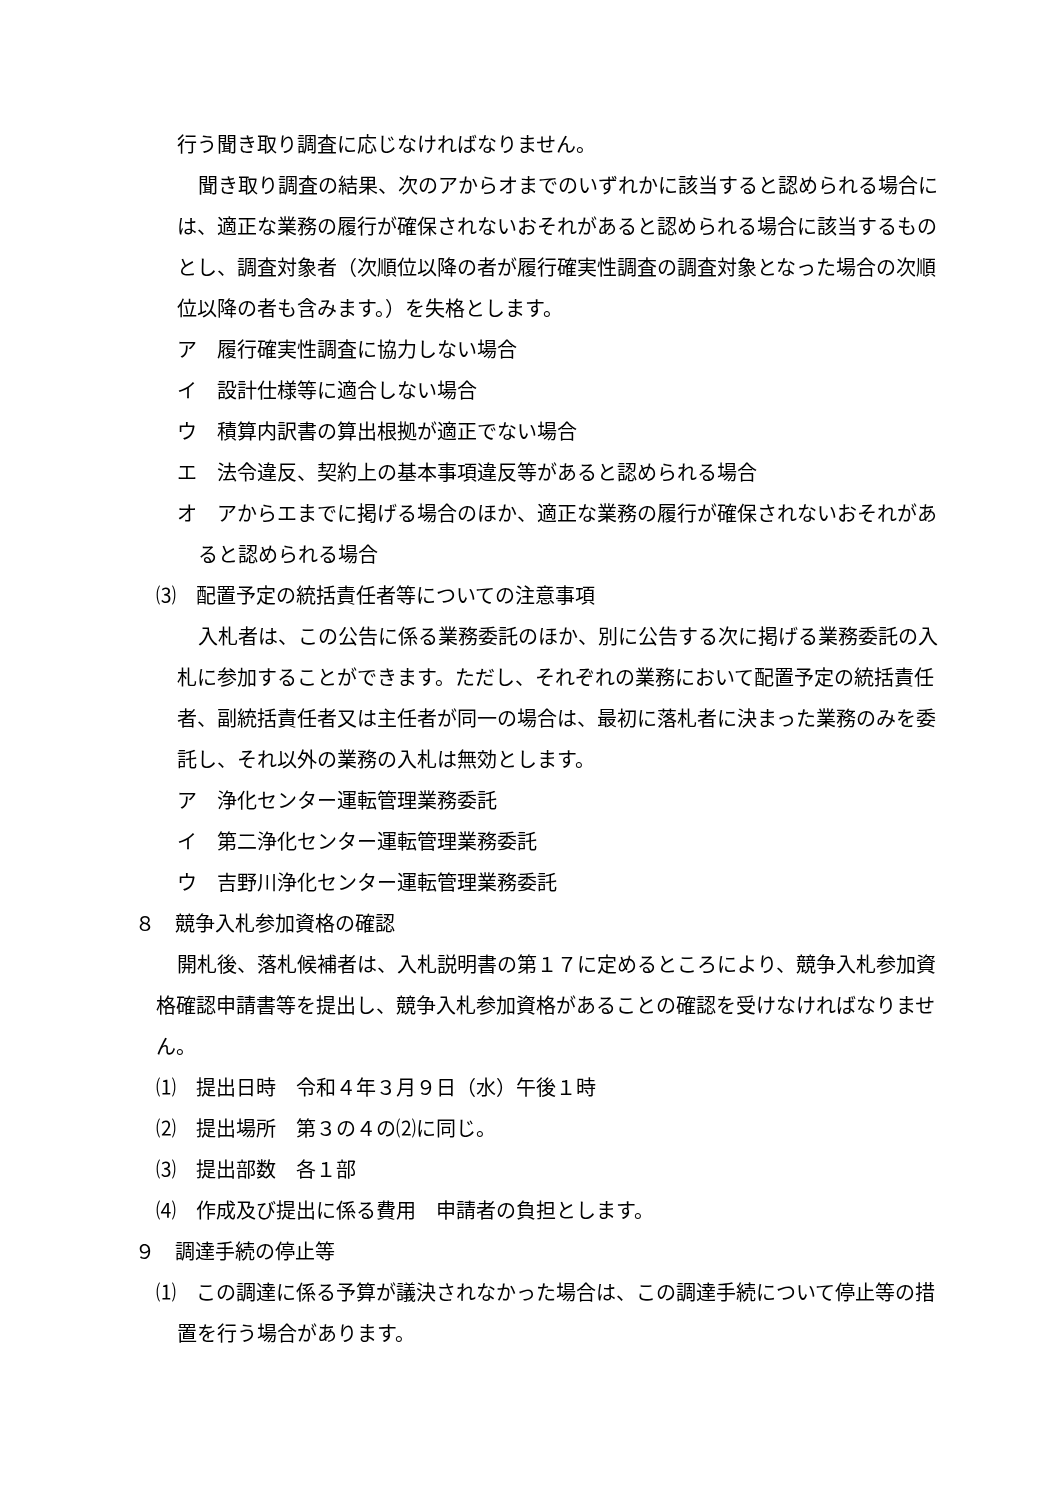行う聞き取り調査に応じなければなりません。
聞き取り調査の結果、次のアからオまでのいずれかに該当すると認められる場合には、適正な業務の履行が確保されないおそれがあると認められる場合に該当するものとし、調査対象者（次順位以降の者が履行確実性調査の調査対象となった場合の次順位以降の者も含みます。）を失格とします。
ア　履行確実性調査に協力しない場合
イ　設計仕様等に適合しない場合
ウ　積算内訳書の算出根拠が適正でない場合
エ　法令違反、契約上の基本事項違反等があると認められる場合
オ　アからエまでに掲げる場合のほか、適正な業務の履行が確保されないおそれがあると認められる場合
⑶　配置予定の統括責任者等についての注意事項
入札者は、この公告に係る業務委託のほか、別に公告する次に掲げる業務委託の入札に参加することができます。ただし、それぞれの業務において配置予定の統括責任者、副統括責任者又は主任者が同一の場合は、最初に落札者に決まった業務のみを委託し、それ以外の業務の入札は無効とします。
ア　浄化センター運転管理業務委託
イ　第二浄化センター運転管理業務委託
ウ　吉野川浄化センター運転管理業務委託
８　競争入札参加資格の確認
開札後、落札候補者は、入札説明書の第１７に定めるところにより、競争入札参加資格確認申請書等を提出し、競争入札参加資格があることの確認を受けなければなりません。
⑴　提出日時　令和４年３月９日（水）午後１時
⑵　提出場所　第３の４の⑵に同じ。
⑶　提出部数　各１部
⑷　作成及び提出に係る費用　申請者の負担とします。
９　調達手続の停止等
⑴　この調達に係る予算が議決されなかった場合は、この調達手続について停止等の措置を行う場合があります。